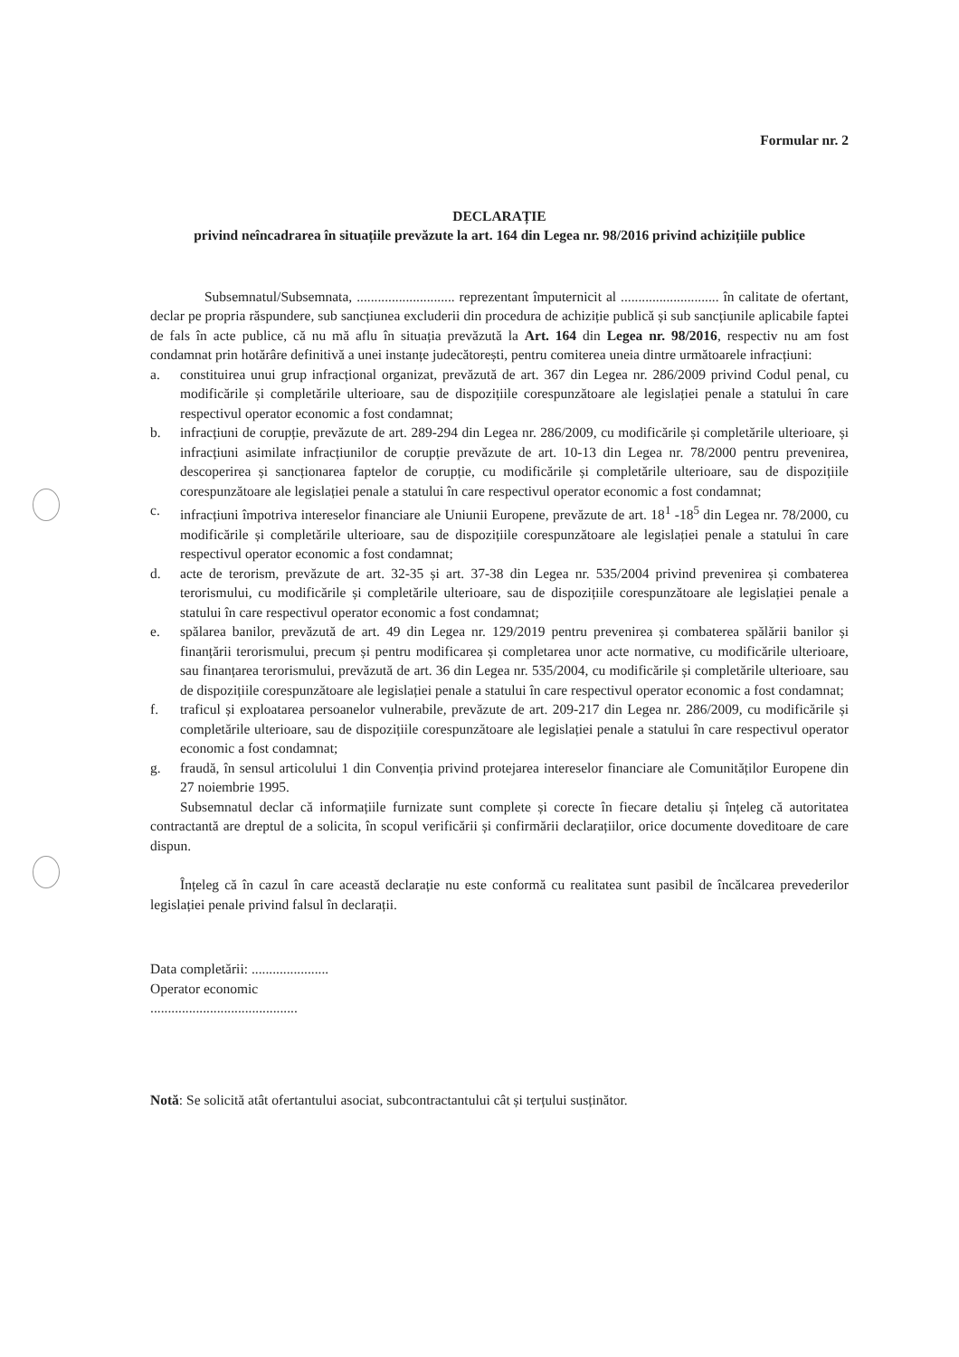Formular nr. 2
DECLARAȚIE
privind neîncadrarea în situațiile prevăzute la art. 164 din Legea nr. 98/2016 privind achizițiile publice
Subsemnatul/Subsemnata, ............................ reprezentant împuternicit al ............................ în calitate de ofertant, declar pe propria răspundere, sub sancțiunea excluderii din procedura de achiziție publică și sub sancțiunile aplicabile faptei de fals în acte publice, că nu mă aflu în situația prevăzută la Art. 164 din Legea nr. 98/2016, respectiv nu am fost condamnat prin hotărâre definitivă a unei instanțe judecătorești, pentru comiterea uneia dintre următoarele infracțiuni:
a. constituirea unui grup infracțional organizat, prevăzută de art. 367 din Legea nr. 286/2009 privind Codul penal, cu modificările și completările ulterioare, sau de dispozițiile corespunzătoare ale legislației penale a statului în care respectivul operator economic a fost condamnat;
b. infracțiuni de corupție, prevăzute de art. 289-294 din Legea nr. 286/2009, cu modificările și completările ulterioare, și infracțiuni asimilate infracțiunilor de corupție prevăzute de art. 10-13 din Legea nr. 78/2000 pentru prevenirea, descoperirea și sancționarea faptelor de corupție, cu modificările și completările ulterioare, sau de dispozițiile corespunzătoare ale legislației penale a statului în care respectivul operator economic a fost condamnat;
c. infracțiuni împotriva intereselor financiare ale Uniunii Europene, prevăzute de art. 18<sup>1</sup> -18<sup>5</sup> din Legea nr. 78/2000, cu modificările și completările ulterioare, sau de dispozițiile corespunzătoare ale legislației penale a statului în care respectivul operator economic a fost condamnat;
d. acte de terorism, prevăzute de art. 32-35 și art. 37-38 din Legea nr. 535/2004 privind prevenirea și combaterea terorismului, cu modificările și completările ulterioare, sau de dispozițiile corespunzătoare ale legislației penale a statului în care respectivul operator economic a fost condamnat;
e. spălarea banilor, prevăzută de art. 49 din Legea nr. 129/2019 pentru prevenirea și combaterea spălării banilor și finanțării terorismului, precum și pentru modificarea și completarea unor acte normative, cu modificările ulterioare, sau finanțarea terorismului, prevăzută de art. 36 din Legea nr. 535/2004, cu modificările și completările ulterioare, sau de dispozițiile corespunzătoare ale legislației penale a statului în care respectivul operator economic a fost condamnat;
f. traficul și exploatarea persoanelor vulnerabile, prevăzute de art. 209-217 din Legea nr. 286/2009, cu modificările și completările ulterioare, sau de dispozițiile corespunzătoare ale legislației penale a statului în care respectivul operator economic a fost condamnat;
g. fraudă, în sensul articolului 1 din Convenția privind protejarea intereselor financiare ale Comunităților Europene din 27 noiembrie 1995.
Subsemnatul declar că informațiile furnizate sunt complete și corecte în fiecare detaliu și înțeleg că autoritatea contractantă are dreptul de a solicita, în scopul verificării și confirmării declarațiilor, orice documente doveditoare de care dispun.
Înțeleg că în cazul în care această declarație nu este conformă cu realitatea sunt pasibil de încălcarea prevederilor legislației penale privind falsul în declarații.
Data completării: ......................
Operator economic
..........................................
Notă: Se solicită atât ofertantului asociat, subcontractantului cât și terțului susținător.